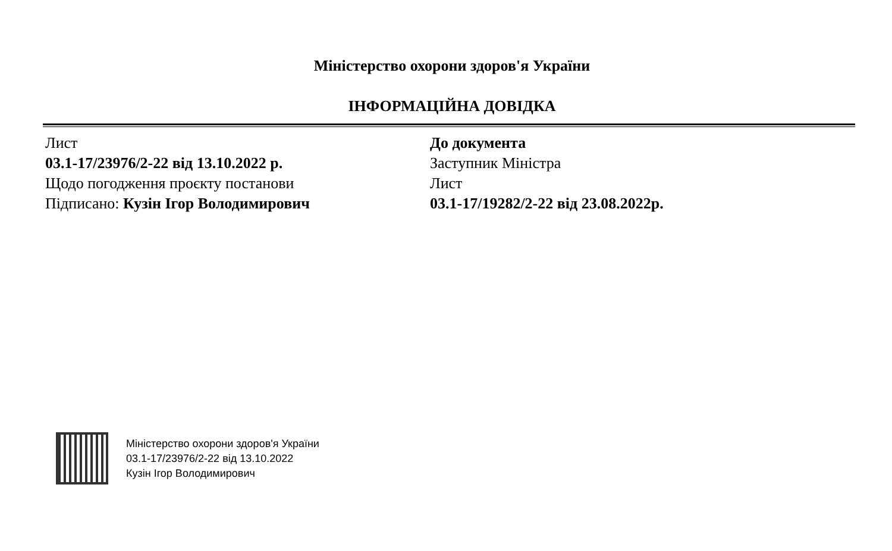Міністерство охорони здоров'я України
ІНФОРМАЦІЙНА ДОВІДКА
Лист
03.1-17/23976/2-22 від 13.10.2022 р.
Щодо погодження проєкту постанови
Підписано: Кузін Ігор Володимирович
До документа
Заступник Міністра
Лист
03.1-17/19282/2-22 від 23.08.2022р.
Міністерство охорони здоров'я України
03.1-17/23976/2-22 від 13.10.2022
Кузін Ігор Володимирович